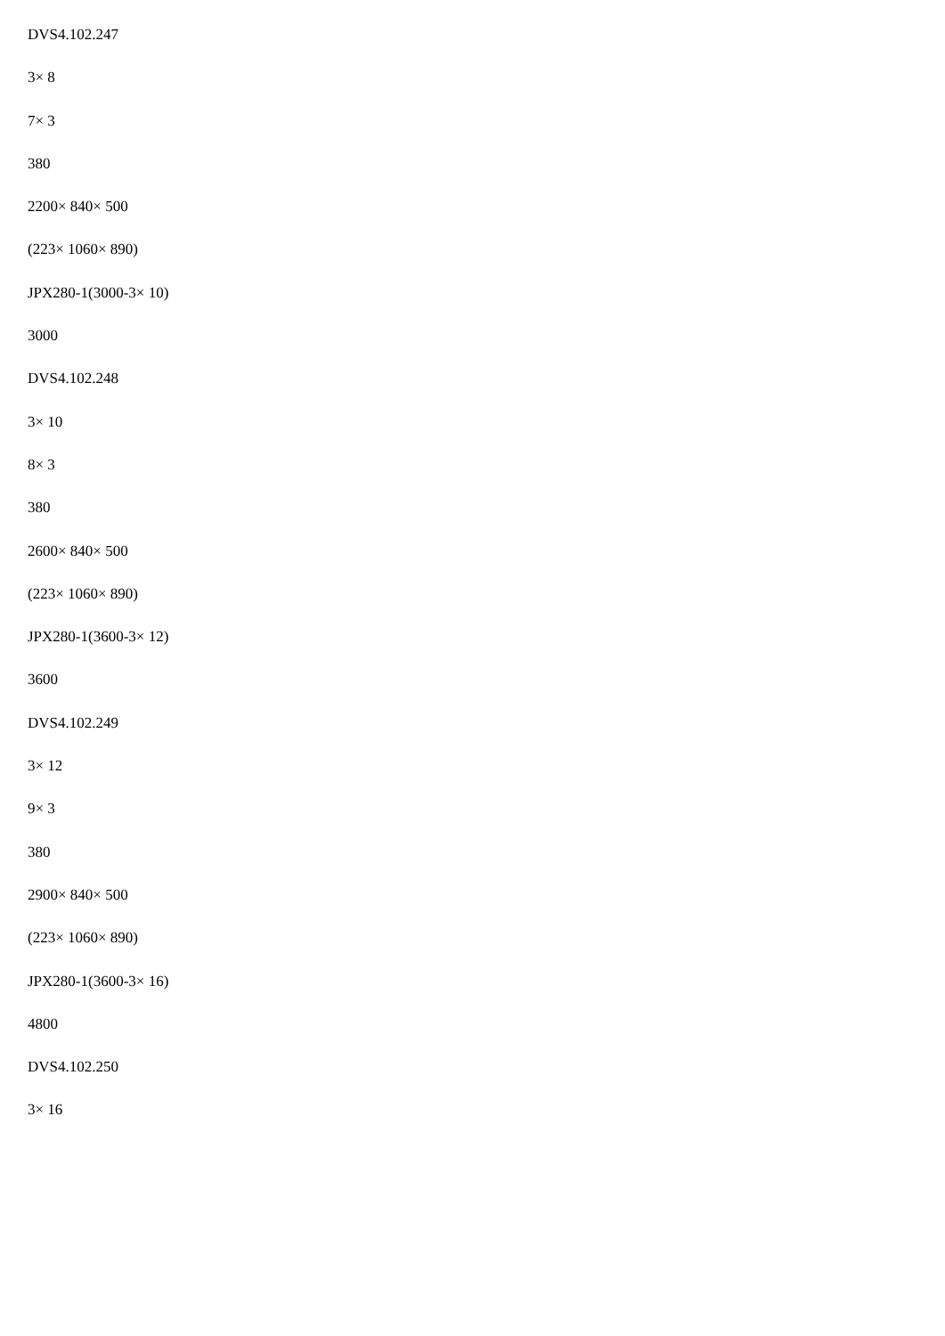DVS4.102.247
3× 8
7× 3
380
2200× 840× 500
(223× 1060× 890)
JPX280-1(3000-3× 10)
3000
DVS4.102.248
3× 10
8× 3
380
2600× 840× 500
(223× 1060× 890)
JPX280-1(3600-3× 12)
3600
DVS4.102.249
3× 12
9× 3
380
2900× 840× 500
(223× 1060× 890)
JPX280-1(3600-3× 16)
4800
DVS4.102.250
3× 16